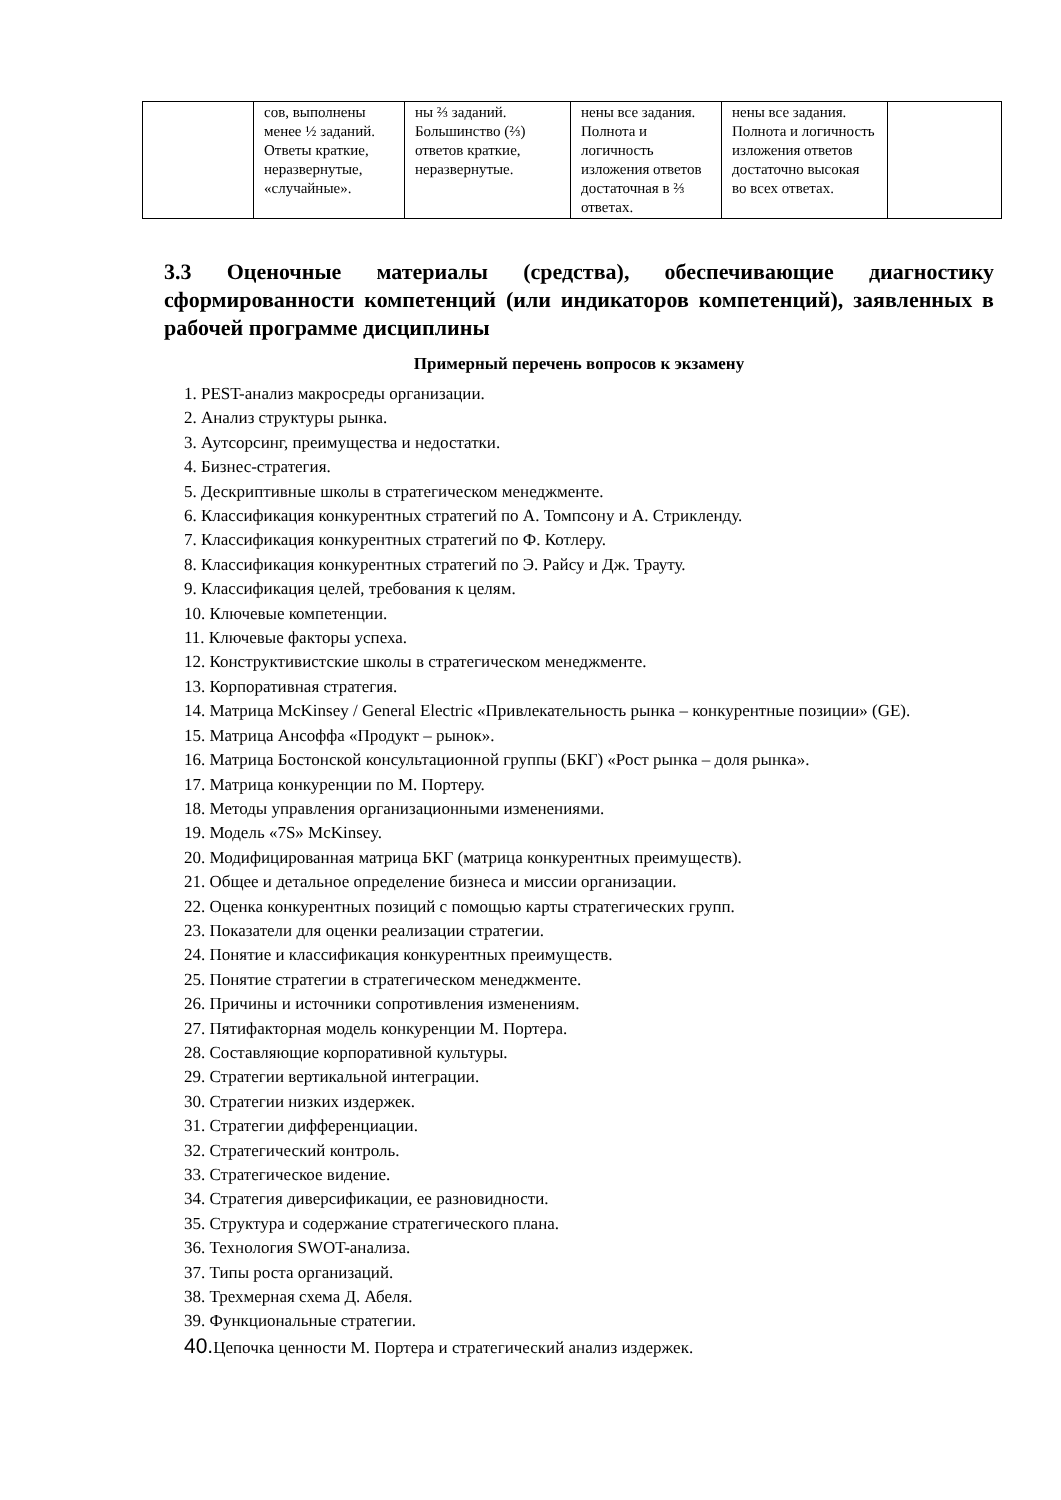| | сов, выполнены менее ½ заданий. Ответы краткие, неразвернутые, «случайные». | ны ⅔ заданий. Большинство (⅔) ответов краткие, неразвернутые. | нены все задания. Полнота и логичность изложения ответов достаточная в ⅔ ответах. | нены все задания. Полнота и логичность изложения ответов достаточно высокая во всех ответах. | |
3.3 Оценочные материалы (средства), обеспечивающие диагностику сформированности компетенций (или индикаторов компетенций), заявленных в рабочей программе дисциплины
Примерный перечень вопросов к экзамену
1. PEST-анализ макросреды организации.
2. Анализ структуры рынка.
3. Аутсорсинг, преимущества и недостатки.
4. Бизнес-стратегия.
5. Дескриптивные школы в стратегическом менеджменте.
6. Классификация конкурентных стратегий по А. Томпсону и А. Стрикленду.
7. Классификация конкурентных стратегий по Ф. Котлеру.
8. Классификация конкурентных стратегий по Э. Райсу и Дж. Трауту.
9. Классификация целей, требования к целям.
10. Ключевые компетенции.
11. Ключевые факторы успеха.
12. Конструктивистские школы в стратегическом менеджменте.
13. Корпоративная стратегия.
14. Матрица McKinsey / General Electric «Привлекательность рынка – конкурентные позиции» (GE).
15. Матрица Ансоффа «Продукт – рынок».
16. Матрица Бостонской консультационной группы (БКГ) «Рост рынка – доля рынка».
17. Матрица конкуренции по М. Портеру.
18. Методы управления организационными изменениями.
19. Модель «7S» McKinsey.
20. Модифицированная матрица БКГ (матрица конкурентных преимуществ).
21. Общее и детальное определение бизнеса и миссии организации.
22. Оценка конкурентных позиций с помощью карты стратегических групп.
23. Показатели для оценки реализации стратегии.
24. Понятие и классификация конкурентных преимуществ.
25. Понятие стратегии в стратегическом менеджменте.
26. Причины и источники сопротивления изменениям.
27. Пятифакторная модель конкуренции М. Портера.
28. Составляющие корпоративной культуры.
29. Стратегии вертикальной интеграции.
30. Стратегии низких издержек.
31. Стратегии дифференциации.
32. Стратегический контроль.
33. Стратегическое видение.
34. Стратегия диверсификации, ее разновидности.
35. Структура и содержание стратегического плана.
36. Технология SWOT-анализа.
37. Типы роста организаций.
38. Трехмерная схема Д. Абеля.
39. Функциональные стратегии.
40. Цепочка ценности М. Портера и стратегический анализ издержек.